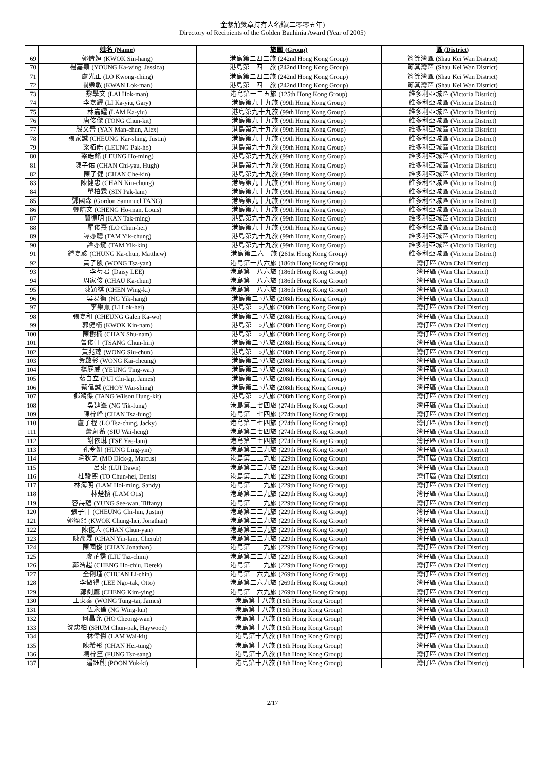金紫荊獎章持有人名錄(二零零五年)
Directory of Recipients of the Golden Bauhinia Award (Year of 2005)
| | 姓名 (Name) | 旅團 (Group) | 區 (District) |
| --- | --- | --- | --- |
| 69 | 郭倩姮 (KWOK Sin-hang) | 港島第二四二旅 (242nd Hong Kong Group) | 筲箕灣區 (Shau Kei Wan District) |
| 70 | 楊嘉穎 (YOUNG Ka-wing, Jessica) | 港島第二四二旅 (242nd Hong Kong Group) | 筲箕灣區 (Shau Kei Wan District) |
| 71 | 盧光正 (LO Kwong-ching) | 港島第二四二旅 (242nd Hong Kong Group) | 筲箕灣區 (Shau Kei Wan District) |
| 72 | 關樂敏 (KWAN Lok-man) | 港島第二四二旅 (242nd Hong Kong Group) | 筲箕灣區 (Shau Kei Wan District) |
| 73 | 黎學文 (LAI Hok-man) | 港島第一二五旅 (125th Hong Kong Group) | 維多利亞城區 (Victoria District) |
| 74 | 李嘉耀 (LI Ka-yiu, Gary) | 港島第九十九旅 (99th Hong Kong Group) | 維多利亞城區 (Victoria District) |
| 75 | 林嘉耀 (LAM Ka-yiu) | 港島第九十九旅 (99th Hong Kong Group) | 維多利亞城區 (Victoria District) |
| 76 | 唐俊傑 (TONG Chun-kit) | 港島第九十九旅 (99th Hong Kong Group) | 維多利亞城區 (Victoria District) |
| 77 | 殷文晉 (YAN Man-chun, Alex) | 港島第九十九旅 (99th Hong Kong Group) | 維多利亞城區 (Victoria District) |
| 78 | 張家誠 (CHEUNG Kar-shing, Justin) | 港島第九十九旅 (99th Hong Kong Group) | 維多利亞城區 (Victoria District) |
| 79 | 梁栢皓 (LEUNG Pak-ho) | 港島第九十九旅 (99th Hong Kong Group) | 維多利亞城區 (Victoria District) |
| 80 | 梁皓銘 (LEUNG Ho-ming) | 港島第九十九旅 (99th Hong Kong Group) | 維多利亞城區 (Victoria District) |
| 81 | 陳子佑 (CHAN Chi-yau, Hugh) | 港島第九十九旅 (99th Hong Kong Group) | 維多利亞城區 (Victoria District) |
| 82 | 陳子健 (CHAN Che-kin) | 港島第九十九旅 (99th Hong Kong Group) | 維多利亞城區 (Victoria District) |
| 83 | 陳健忠 (CHAN Kin-chung) | 港島第九十九旅 (99th Hong Kong Group) | 維多利亞城區 (Victoria District) |
| 84 | 單柏霖 (SIN Pak-lam) | 港島第九十九旅 (99th Hong Kong Group) | 維多利亞城區 (Victoria District) |
| 85 | 鄧國森 (Gordon Sammuel TANG) | 港島第九十九旅 (99th Hong Kong Group) | 維多利亞城區 (Victoria District) |
| 86 | 鄭皓文 (CHENG Ho-man, Louis) | 港島第九十九旅 (99th Hong Kong Group) | 維多利亞城區 (Victoria District) |
| 87 | 簡德明 (KAN Tak-ming) | 港島第九十九旅 (99th Hong Kong Group) | 維多利亞城區 (Victoria District) |
| 88 | 羅俊熹 (LO Chun-hei) | 港島第九十九旅 (99th Hong Kong Group) | 維多利亞城區 (Victoria District) |
| 89 | 譚亦聰 (TAM Yik-chung) | 港島第九十九旅 (99th Hong Kong Group) | 維多利亞城區 (Victoria District) |
| 90 | 譚亦鍵 (TAM Yik-kin) | 港島第九十九旅 (99th Hong Kong Group) | 維多利亞城區 (Victoria District) |
| 91 | 鍾嘉駿 (CHUNG Ka-chun, Matthew) | 港島第二六一旅 (261st Hong Kong Group) | 維多利亞城區 (Victoria District) |
| 92 | 黃子殷 (WONG Tsz-yan) | 港島第一八六旅 (186th Hong Kong Group) | 灣仔區 (Wan Chai District) |
| 93 | 李芍君 (Daisy LEE) | 港島第一八六旅 (186th Hong Kong Group) | 灣仔區 (Wan Chai District) |
| 94 | 周家俊 (CHAU Ka-chun) | 港島第一八六旅 (186th Hong Kong Group) | 灣仔區 (Wan Chai District) |
| 95 | 陳穎棋 (CHEN Wing-ki) | 港島第一八六旅 (186th Hong Kong Group) | 灣仔區 (Wan Chai District) |
| 96 | 吳易衡 (NG Yik-hang) | 港島第二○八旅 (208th Hong Kong Group) | 灣仔區 (Wan Chai District) |
| 97 | 李樂熹 (LI Lok-hei) | 港島第二○八旅 (208th Hong Kong Group) | 灣仔區 (Wan Chai District) |
| 98 | 張嘉和 (CHEUNG Galen Ka-wo) | 港島第二○八旅 (208th Hong Kong Group) | 灣仔區 (Wan Chai District) |
| 99 | 郭健楠 (KWOK Kin-nam) | 港島第二○八旅 (208th Hong Kong Group) | 灣仔區 (Wan Chai District) |
| 100 | 陳樹楠 (CHAN Shu-nam) | 港島第二○八旅 (208th Hong Kong Group) | 灣仔區 (Wan Chai District) |
| 101 | 曾俊軒 (TSANG Chun-hin) | 港島第二○八旅 (208th Hong Kong Group) | 灣仔區 (Wan Chai District) |
| 102 | 黃兆臻 (WONG Siu-chun) | 港島第二○八旅 (208th Hong Kong Group) | 灣仔區 (Wan Chai District) |
| 103 | 黃啟彰 (WONG Kai-cheung) | 港島第二○八旅 (208th Hong Kong Group) | 灣仔區 (Wan Chai District) |
| 104 | 楊庭威 (YEUNG Ting-wai) | 港島第二○八旅 (208th Hong Kong Group) | 灣仔區 (Wan Chai District) |
| 105 | 裴自立 (PUI Chi-lap, James) | 港島第二○八旅 (208th Hong Kong Group) | 灣仔區 (Wan Chai District) |
| 106 | 蔡偉誠 (CHOY Wai-shing) | 港島第二○八旅 (208th Hong Kong Group) | 灣仔區 (Wan Chai District) |
| 107 | 鄧鴻傑 (TANG Wilson Hung-kit) | 港島第二○八旅 (208th Hong Kong Group) | 灣仔區 (Wan Chai District) |
| 108 | 吳廸峯 (NG Tik-fung) | 港島第二七四旅 (274th Hong Kong Group) | 灣仔區 (Wan Chai District) |
| 109 | 陳梓峰 (CHAN Tsz-fung) | 港島第二七四旅 (274th Hong Kong Group) | 灣仔區 (Wan Chai District) |
| 110 | 盧子程 (LO Tsz-ching, Jacky) | 港島第二七四旅 (274th Hong Kong Group) | 灣仔區 (Wan Chai District) |
| 111 | 蕭蔚蘅 (SIU Wai-heng) | 港島第二七四旅 (274th Hong Kong Group) | 灣仔區 (Wan Chai District) |
| 112 | 謝依琳 (TSE Yee-lam) | 港島第二七四旅 (274th Hong Kong Group) | 灣仔區 (Wan Chai District) |
| 113 | 孔令妍 (HUNG Ling-yin) | 港島第二二九旅 (229th Hong Kong Group) | 灣仔區 (Wan Chai District) |
| 114 | 毛狄之 (MO Dick-g, Marcus) | 港島第二二九旅 (229th Hong Kong Group) | 灣仔區 (Wan Chai District) |
| 115 | 呂東 (LUI Dawn) | 港島第二二九旅 (229th Hong Kong Group) | 灣仔區 (Wan Chai District) |
| 116 | 杜駿熙 (TO Chun-hei, Denis) | 港島第二二九旅 (229th Hong Kong Group) | 灣仔區 (Wan Chai District) |
| 117 | 林海明 (LAM Hoi-ming, Sandy) | 港島第二二九旅 (229th Hong Kong Group) | 灣仔區 (Wan Chai District) |
| 118 | 林楚檳 (LAM Otis) | 港島第二二九旅 (229th Hong Kong Group) | 灣仔區 (Wan Chai District) |
| 119 | 容詩蘊 (YUNG See-wan, Tiffany) | 港島第二二九旅 (229th Hong Kong Group) | 灣仔區 (Wan Chai District) |
| 120 | 張子軒 (CHEUNG Chi-hin, Justin) | 港島第二二九旅 (229th Hong Kong Group) | 灣仔區 (Wan Chai District) |
| 121 | 郭頌熙 (KWOK Chung-hei, Jonathan) | 港島第二二九旅 (229th Hong Kong Group) | 灣仔區 (Wan Chai District) |
| 122 | 陳俊人 (CHAN Chun-yan) | 港島第二二九旅 (229th Hong Kong Group) | 灣仔區 (Wan Chai District) |
| 123 | 陳彥霖 (CHAN Yin-lam, Cherub) | 港島第二二九旅 (229th Hong Kong Group) | 灣仔區 (Wan Chai District) |
| 124 | 陳國俊 (CHAN Jonathan) | 港島第二二九旅 (229th Hong Kong Group) | 灣仔區 (Wan Chai District) |
| 125 | 廖芷霑 (LIU Tsz-chim) | 港島第二二九旅 (229th Hong Kong Group) | 灣仔區 (Wan Chai District) |
| 126 | 鄭浩超 (CHENG Ho-chiu, Derek) | 港島第二二九旅 (229th Hong Kong Group) | 灣仔區 (Wan Chai District) |
| 127 | 全俐瑾 (CHUAN Li-chin) | 港島第二六九旅 (269th Hong Kong Group) | 灣仔區 (Wan Chai District) |
| 128 | 李傲得 (LEE Ngo-tak, Otto) | 港島第二六九旅 (269th Hong Kong Group) | 灣仔區 (Wan Chai District) |
| 129 | 鄭劍鷹 (CHENG Kim-ying) | 港島第二六九旅 (269th Hong Kong Group) | 灣仔區 (Wan Chai District) |
| 130 | 王東泰 (WONG Tung-tai, James) | 港島第十八旅 (18th Hong Kong Group) | 灣仔區 (Wan Chai District) |
| 131 | 伍永倫 (NG Wing-lun) | 港島第十八旅 (18th Hong Kong Group) | 灣仔區 (Wan Chai District) |
| 132 | 何昌允 (HO Cheong-wan) | 港島第十八旅 (18th Hong Kong Group) | 灣仔區 (Wan Chai District) |
| 133 | 沈忠柏 (SHUM Chun-pak, Haywood) | 港島第十八旅 (18th Hong Kong Group) | 灣仔區 (Wan Chai District) |
| 134 | 林偉傑 (LAM Wai-kit) | 港島第十八旅 (18th Hong Kong Group) | 灣仔區 (Wan Chai District) |
| 135 | 陳希彤 (CHAN Hei-tung) | 港島第十八旅 (18th Hong Kong Group) | 灣仔區 (Wan Chai District) |
| 136 | 馮梓笙 (FUNG Tsz-sang) | 港島第十八旅 (18th Hong Kong Group) | 灣仔區 (Wan Chai District) |
| 137 | 潘鈺麒 (POON Yuk-ki) | 港島第十八旅 (18th Hong Kong Group) | 灣仔區 (Wan Chai District) |
2/17